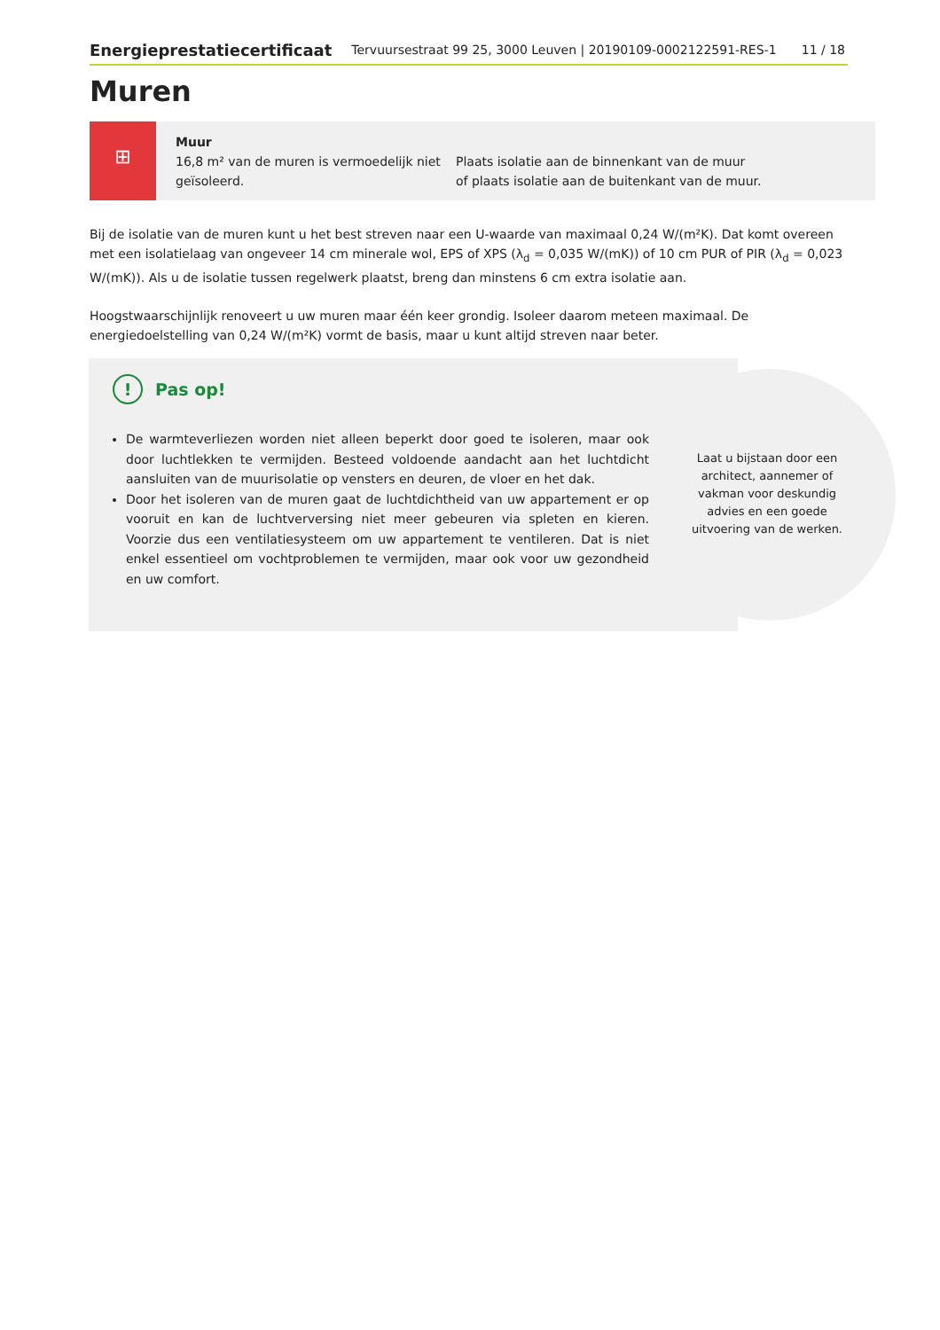Energieprestatiecertificaat Tervuursestraat 99 25, 3000 Leuven | 20190109-0002122591-RES-1 11 / 18
Muren
⊞
Muur
16,8 m² van de muren is vermoedelijk niet geïsoleerd.
Plaats isolatie aan de binnenkant van de muur
of plaats isolatie aan de buitenkant van de muur.
Bij de isolatie van de muren kunt u het best streven naar een U-waarde van maximaal 0,24 W/(m²K). Dat komt overeen met een isolatielaag van ongeveer 14 cm minerale wol, EPS of XPS (λ<sub>d</sub> = 0,035 W/(mK)) of 10 cm PUR of PIR (λ<sub>d</sub> = 0,023 W/(mK)). Als u de isolatie tussen regelwerk plaatst, breng dan minstens 6 cm extra isolatie aan.
Hoogstwaarschijnlijk renoveert u uw muren maar één keer grondig. Isoleer daarom meteen maximaal. De energiedoelstelling van 0,24 W/(m²K) vormt de basis, maar u kunt altijd streven naar beter.
! Pas op!
De warmteverliezen worden niet alleen beperkt door goed te isoleren, maar ook door luchtlekken te vermijden. Besteed voldoende aandacht aan het luchtdicht aansluiten van de muurisolatie op vensters en deuren, de vloer en het dak.
Door het isoleren van de muren gaat de luchtdichtheid van uw appartement er op vooruit en kan de luchtverversing niet meer gebeuren via spleten en kieren. Voorzie dus een ventilatiesysteem om uw appartement te ventileren. Dat is niet enkel essentieel om vochtproblemen te vermijden, maar ook voor uw gezondheid en uw comfort.
Laat u bijstaan door een architect, aannemer of vakman voor deskundig advies en een goede uitvoering van de werken.